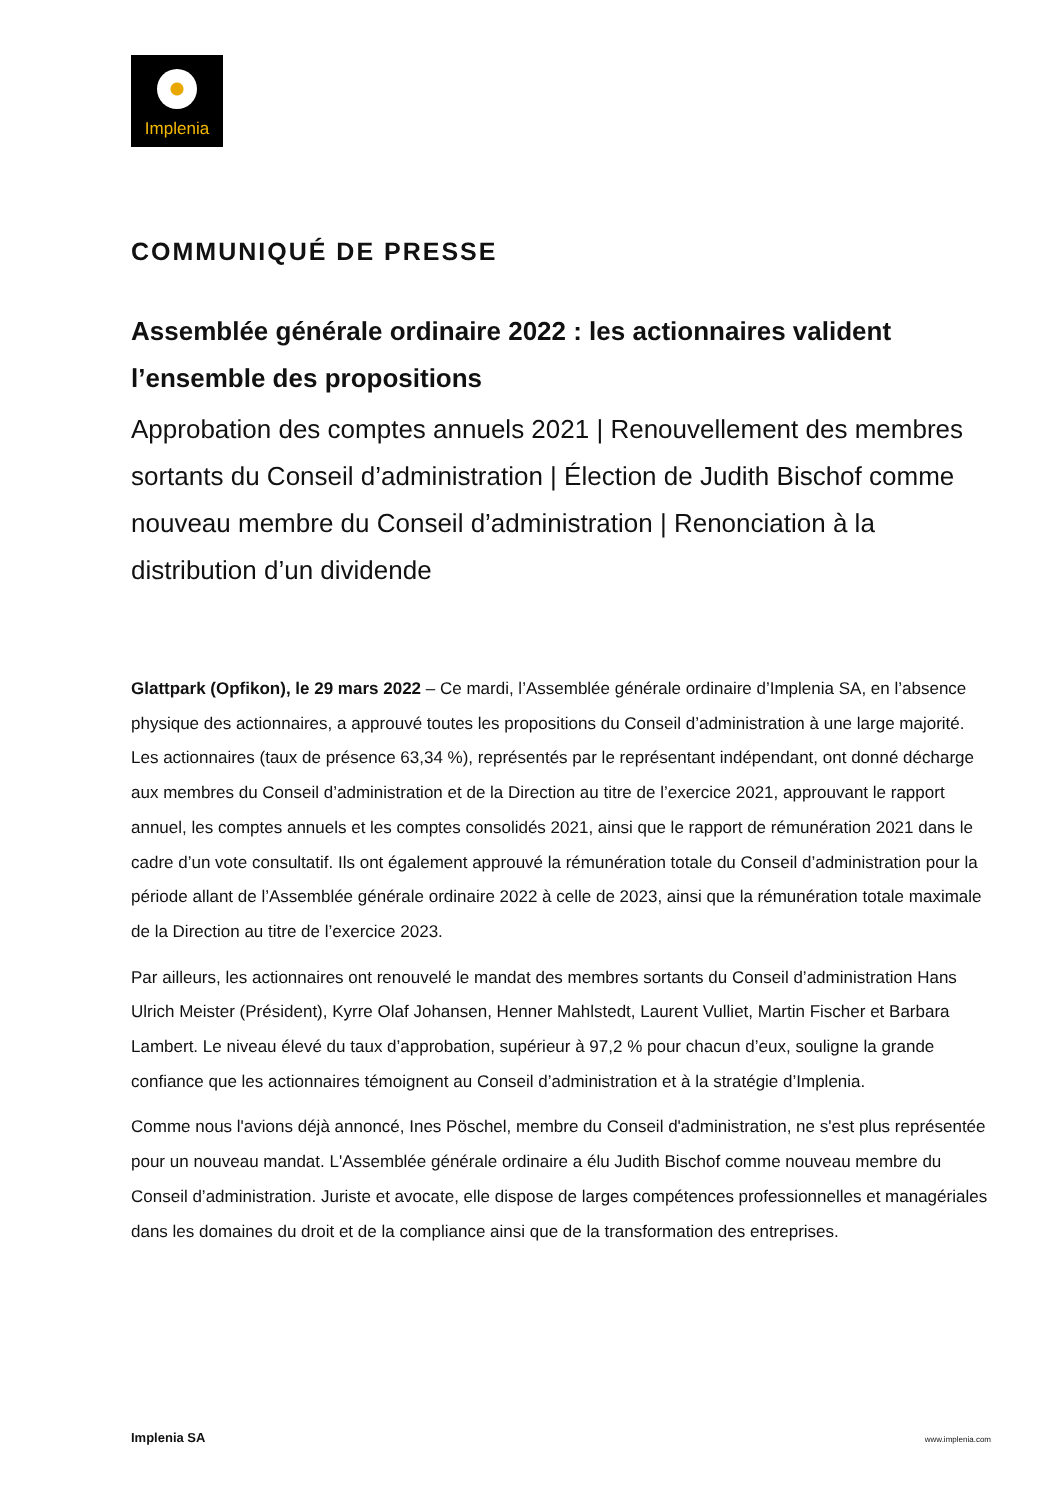Implenia
COMMUNIQUÉ DE PRESSE
Assemblée générale ordinaire 2022 : les actionnaires valident l’ensemble des propositions
Approbation des comptes annuels 2021 | Renouvellement des membres sortants du Conseil d’administration | Élection de Judith Bischof comme nouveau membre du Conseil d’administration | Renonciation à la distribution d’un dividende
Glattpark (Opfikon), le 29 mars 2022 – Ce mardi, l’Assemblée générale ordinaire d’Implenia SA, en l’absence physique des actionnaires, a approuvé toutes les propositions du Conseil d’administration à une large majorité. Les actionnaires (taux de présence 63,34 %), représentés par le représentant indépendant, ont donné décharge aux membres du Conseil d’administration et de la Direction au titre de l’exercice 2021, approuvant le rapport annuel, les comptes annuels et les comptes consolidés 2021, ainsi que le rapport de rémunération 2021 dans le cadre d’un vote consultatif. Ils ont également approuvé la rémunération totale du Conseil d’administration pour la période allant de l’Assemblée générale ordinaire 2022 à celle de 2023, ainsi que la rémunération totale maximale de la Direction au titre de l’exercice 2023.
Par ailleurs, les actionnaires ont renouvelé le mandat des membres sortants du Conseil d’administration Hans Ulrich Meister (Président), Kyrre Olaf Johansen, Henner Mahlstedt, Laurent Vulliet, Martin Fischer et Barbara Lambert. Le niveau élevé du taux d’approbation, supérieur à 97,2 % pour chacun d’eux, souligne la grande confiance que les actionnaires témoignent au Conseil d’administration et à la stratégie d’Implenia.
Comme nous l'avions déjà annoncé, Ines Pöschel, membre du Conseil d'administration, ne s'est plus représentée pour un nouveau mandat. L'Assemblée générale ordinaire a élu Judith Bischof comme nouveau membre du Conseil d’administration. Juriste et avocate, elle dispose de larges compétences professionnelles et managériales dans les domaines du droit et de la compliance ainsi que de la transformation des entreprises.
Implenia SA www.implenia.com